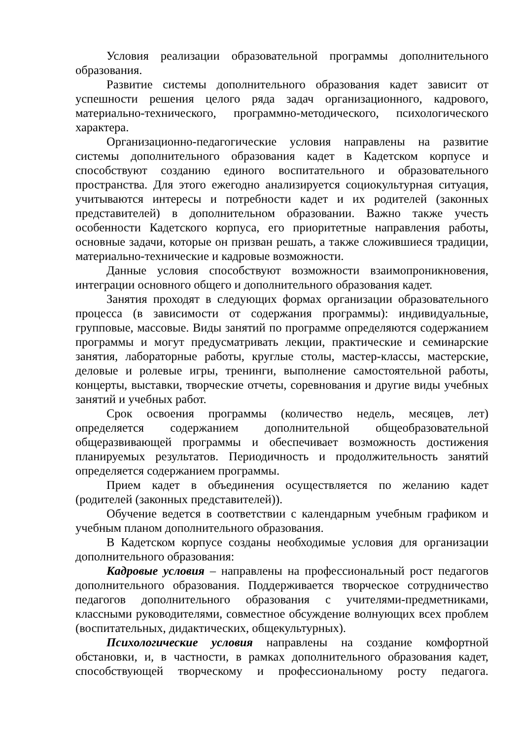Условия реализации образовательной программы дополнительного образования.
Развитие системы дополнительного образования кадет зависит от успешности решения целого ряда задач организационного, кадрового, материально-технического, программно-методического, психологического характера.
Организационно-педагогические условия направлены на развитие системы дополнительного образования кадет в Кадетском корпусе и способствуют созданию единого воспитательного и образовательного пространства. Для этого ежегодно анализируется социокультурная ситуация, учитываются интересы и потребности кадет и их родителей (законных представителей) в дополнительном образовании. Важно также учесть особенности Кадетского корпуса, его приоритетные направления работы, основные задачи, которые он призван решать, а также сложившиеся традиции, материально-технические и кадровые возможности.
Данные условия способствуют возможности взаимопроникновения, интеграции основного общего и дополнительного образования кадет.
Занятия проходят в следующих формах организации образовательного процесса (в зависимости от содержания программы): индивидуальные, групповые, массовые. Виды занятий по программе определяются содержанием программы и могут предусматривать лекции, практические и семинарские занятия, лабораторные работы, круглые столы, мастер-классы, мастерские, деловые и ролевые игры, тренинги, выполнение самостоятельной работы, концерты, выставки, творческие отчеты, соревнования и другие виды учебных занятий и учебных работ.
Срок освоения программы (количество недель, месяцев, лет) определяется содержанием дополнительной общеобразовательной общеразвивающей программы и обеспечивает возможность достижения планируемых результатов. Периодичность и продолжительность занятий определяется содержанием программы.
Прием кадет в объединения осуществляется по желанию кадет (родителей (законных представителей)).
Обучение ведется в соответствии с календарным учебным графиком и учебным планом дополнительного образования.
В Кадетском корпусе созданы необходимые условия для организации дополнительного образования:
Кадровые условия – направлены на профессиональный рост педагогов дополнительного образования. Поддерживается творческое сотрудничество педагогов дополнительного образования с учителями-предметниками, классными руководителями, совместное обсуждение волнующих всех проблем (воспитательных, дидактических, общекультурных).
Психологические условия направлены на создание комфортной обстановки, и, в частности, в рамках дополнительного образования кадет, способствующей творческому и профессиональному росту педагога.